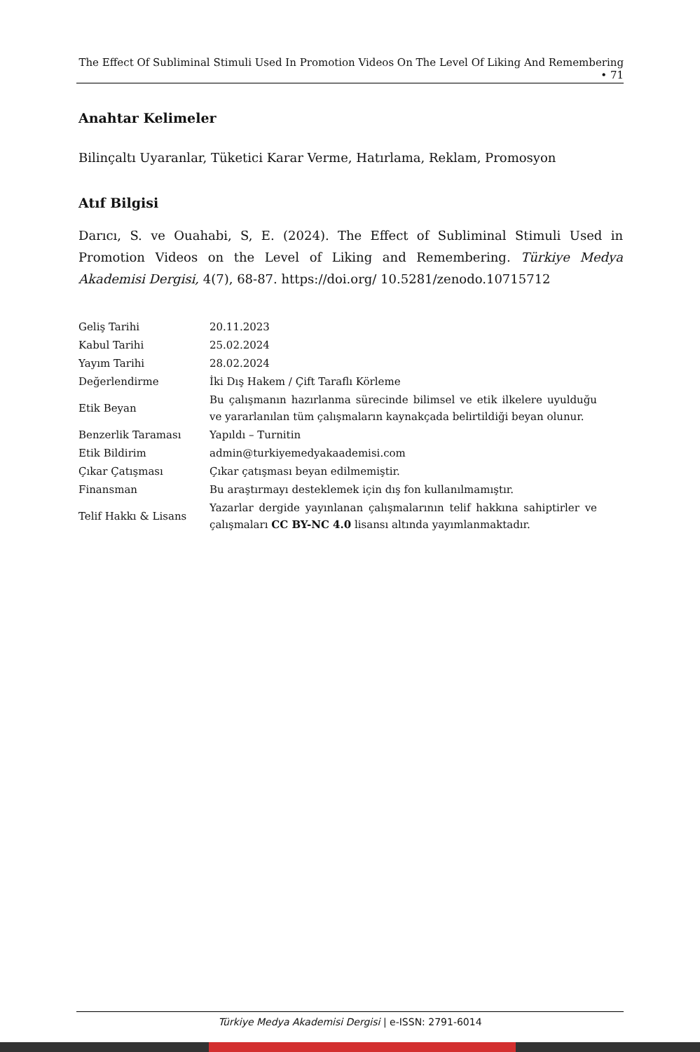The Effect Of Subliminal Stimuli Used In Promotion Videos On The Level Of Liking And Remembering • 71
Anahtar Kelimeler
Bilinçaltı Uyaranlar, Tüketici Karar Verme, Hatırlama, Reklam, Promosyon
Atıf Bilgisi
Darıcı, S. ve Ouahabi, S, E. (2024). The Effect of Subliminal Stimuli Used in Promotion Videos on the Level of Liking and Remembering. Türkiye Medya Akademisi Dergisi, 4(7), 68-87. https://doi.org/ 10.5281/zenodo.10715712
| Geliş Tarihi | 20.11.2023 |
| Kabul Tarihi | 25.02.2024 |
| Yayım Tarihi | 28.02.2024 |
| Değerlendirme | İki Dış Hakem / Çift Taraflı Körleme |
| Etik Beyan | Bu çalışmanın hazırlanma sürecinde bilimsel ve etik ilkelere uyulduğu ve yararlanılan tüm çalışmaların kaynakçada belirtildiği beyan olunur. |
| Benzerlik Taraması | Yapıldı – Turnitin |
| Etik Bildirim | admin@turkiyemedyakaademisi.com |
| Çıkar Çatışması | Çıkar çatışması beyan edilmemiştir. |
| Finansman | Bu araştırmayı desteklemek için dış fon kullanılmamıştır. |
| Telif Hakkı & Lisans | Yazarlar dergide yayınlanan çalışmalarının telif hakkına sahiptirler ve çalışmaları CC BY-NC 4.0 lisansı altında yayımlanmaktadır. |
Türkiye Medya Akademisi Dergisi | e-ISSN: 2791-6014